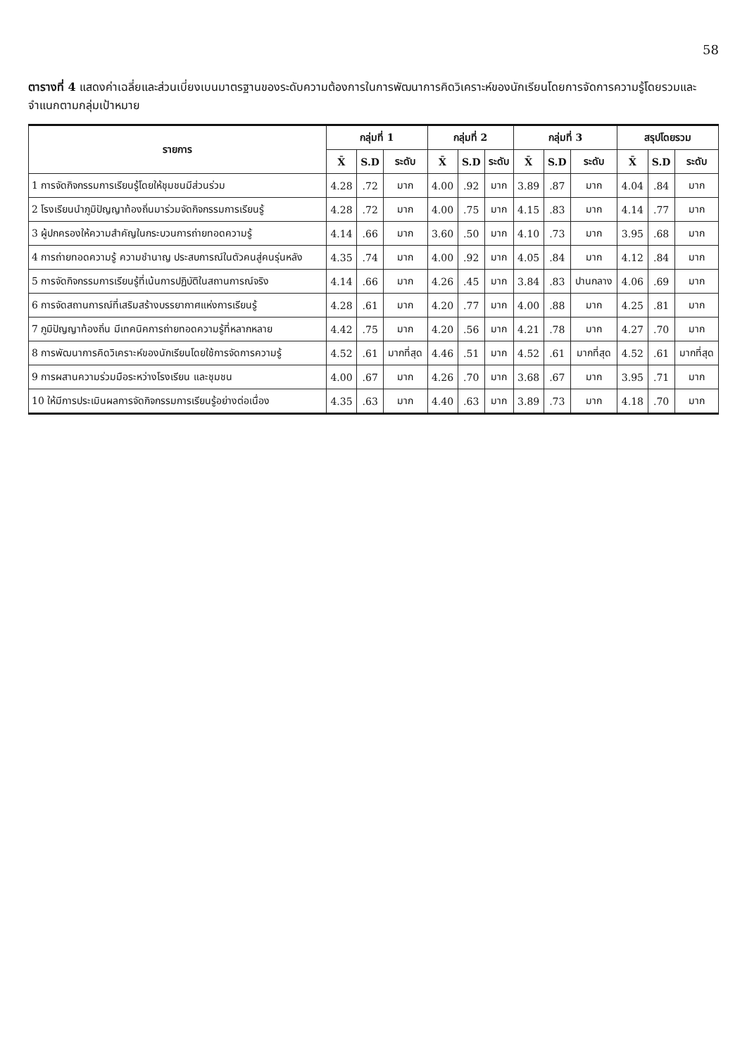58
ตารางที่ 4 แสดงค่าเฉลี่ยและส่วนเบี่ยงเบนมาตรฐานของระดับความต้องการในการพัฒนาการคิดวิเคราะห์ของนักเรียนโดยการจัดการความรู้โดยรวมและจำแนกตามกลุ่มเป้าหมาย
| รายการ | กลุ่มที่ 1 | | | กลุ่มที่ 2 | | | กลุ่มที่ 3 | | | สรุปโดยรวม | | |
| --- | --- | --- | --- | --- | --- | --- | --- | --- | --- | --- | --- | --- |
| | X̄ | S.D | ระดับ | X̄ | S.D | ระดับ | X̄ | S.D | ระดับ | X̄ | S.D | ระดับ |
| 1 การจัดกิจกรรมการเรียนรู้โดยให้ชุมชนมีส่วนร่วม | 4.28 | .72 | มาก | 4.00 | .92 | มาก | 3.89 | .87 | มาก | 4.04 | .84 | มาก |
| 2 โรงเรียนนำภูมิปัญญาท้องถิ่นมาร่วมจัดกิจกรรมการเรียนรู้ | 4.28 | .72 | มาก | 4.00 | .75 | มาก | 4.15 | .83 | มาก | 4.14 | .77 | มาก |
| 3 ผู้ปกครองให้ความสำคัญในกระบวนการถ่ายทอดความรู้ | 4.14 | .66 | มาก | 3.60 | .50 | มาก | 4.10 | .73 | มาก | 3.95 | .68 | มาก |
| 4 การถ่ายทอดความรู้ ความชำนาญ ประสบการณ์ในตัวคนสู่คนรุ่นหลัง | 4.35 | .74 | มาก | 4.00 | .92 | มาก | 4.05 | .84 | มาก | 4.12 | .84 | มาก |
| 5 การจัดกิจกรรมการเรียนรู้ที่เน้นการปฏิบัติในสถานการณ์จริง | 4.14 | .66 | มาก | 4.26 | .45 | มาก | 3.84 | .83 | ปานกลาง | 4.06 | .69 | มาก |
| 6 การจัดสถานการณ์ที่เสริมสร้างบรรยากาศแห่งการเรียนรู้ | 4.28 | .61 | มาก | 4.20 | .77 | มาก | 4.00 | .88 | มาก | 4.25 | .81 | มาก |
| 7 ภูมิปัญญาท้องถิ่น มีเทคนิคการถ่ายทอดความรู้ที่หลากหลาย | 4.42 | .75 | มาก | 4.20 | .56 | มาก | 4.21 | .78 | มาก | 4.27 | .70 | มาก |
| 8 การพัฒนาการคิดวิเคราะห์ของนักเรียนโดยใช้การจัดการความรู้ | 4.52 | .61 | มากที่สุด | 4.46 | .51 | มาก | 4.52 | .61 | มากที่สุด | 4.52 | .61 | มากที่สุด |
| 9 การผสานความร่วมมือระหว่างโรงเรียน และชุมชน | 4.00 | .67 | มาก | 4.26 | .70 | มาก | 3.68 | .67 | มาก | 3.95 | .71 | มาก |
| 10 ให้มีการประเมินผลการจัดกิจกรรมการเรียนรู้อย่างต่อเนื่อง | 4.35 | .63 | มาก | 4.40 | .63 | มาก | 3.89 | .73 | มาก | 4.18 | .70 | มาก |